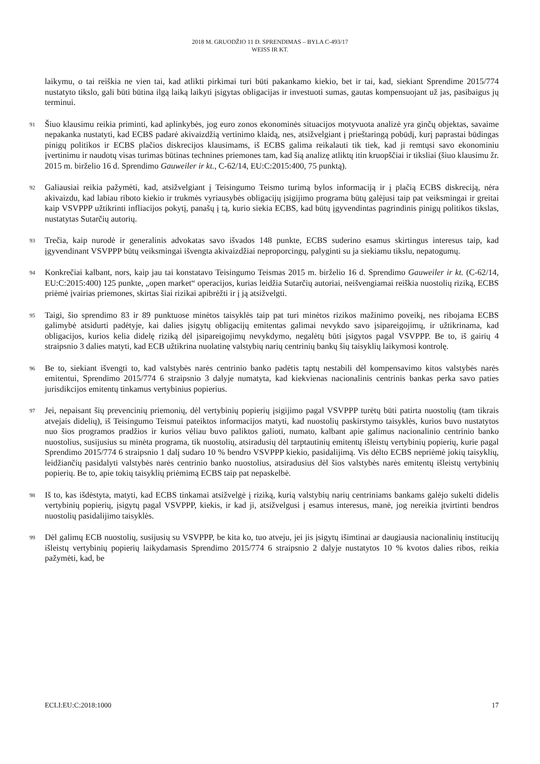2018 M. GRUODŽIO 11 D. SPRENDIMAS – BYLA C-493/17
WEISS IR KT.
laikymu, o tai reiškia ne vien tai, kad atlikti pirkimai turi būti pakankamo kiekio, bet ir tai, kad, siekiant Sprendime 2015/774 nustatyto tikslo, gali būti būtina ilgą laiką laikyti įsigytas obligacijas ir investuoti sumas, gautas kompensuojant už jas, pasibaigus jų terminui.
91
Šiuo klausimu reikia priminti, kad aplinkybės, jog euro zonos ekonominės situacijos motyvuota analizė yra ginčų objektas, savaime nepakanka nustatyti, kad ECBS padarė akivaizdžią vertinimo klaidą, nes, atsižvelgiant į prieštaringą pobūdį, kurį paprastai būdingas pinigų politikos ir ECBS plačios diskrecijos klausimams, iš ECBS galima reikalauti tik tiek, kad ji remtųsi savo ekonominiu įvertinimu ir naudotų visas turimas būtinas technines priemones tam, kad šią analizę atliktų itin kruopščiai ir tiksliai (šiuo klausimu žr. 2015 m. birželio 16 d. Sprendimo Gauweiler ir kt., C-62/14, EU:C:2015:400, 75 punktą).
92
Galiausiai reikia pažymėti, kad, atsižvelgiant į Teisingumo Teismo turimą bylos informaciją ir į plačią ECBS diskreciją, nėra akivaizdu, kad labiau riboto kiekio ir trukmės vyriausybės obligacijų įsigijimo programa būtų galėjusi taip pat veiksmingai ir greitai kaip VSVPPP užtikrinti infliacijos pokytį, panašų į tą, kurio siekia ECBS, kad būtų įgyvendintas pagrindinis pinigų politikos tikslas, nustatytas Sutarčių autorių.
93
Trečia, kaip nurodė ir generalinis advokatas savo išvados 148 punkte, ECBS suderino esamus skirtingus interesus taip, kad įgyvendinant VSVPPP būtų veiksmingai išvengta akivaizdžiai neproporcingų, palyginti su ja siekiamu tikslu, nepatogumų.
94
Konkrečiai kalbant, nors, kaip jau tai konstatavo Teisingumo Teismas 2015 m. birželio 16 d. Sprendimo Gauweiler ir kt. (C-62/14, EU:C:2015:400) 125 punkte, „open market“ operacijos, kurias leidžia Sutarčių autoriai, neišvengiamai reiškia nuostolių riziką, ECBS priėmė įvairias priemones, skirtas šiai rizikai apibrėžti ir į ją atsižvelgti.
95
Taigi, šio sprendimo 83 ir 89 punktuose minėtos taisyklės taip pat turi minėtos rizikos mažinimo poveikį, nes ribojama ECBS galimybė atsidurti padėtyje, kai dalies įsigytų obligacijų emitentas galimai nevykdo savo įsipareigojimų, ir užtikrinama, kad obligacijos, kurios kelia didelę riziką dėl įsipareigojimų nevykdymo, negalėtų būti įsigytos pagal VSVPPP. Be to, iš gairių 4 straipsnio 3 dalies matyti, kad ECB užtikrina nuolatinę valstybių narių centrinių bankų šių taisyklių laikymosi kontrolę.
96
Be to, siekiant išvengti to, kad valstybės narės centrinio banko padėtis taptų nestabili dėl kompensavimo kitos valstybės narės emitentui, Sprendimo 2015/774 6 straipsnio 3 dalyje numatyta, kad kiekvienas nacionalinis centrinis bankas perka savo paties jurisdikcijos emitentų tinkamus vertybinius popierius.
97
Jei, nepaisant šių prevencinių priemonių, dėl vertybinių popierių įsigijimo pagal VSVPPP turėtų būti patirta nuostolių (tam tikrais atvejais didelių), iš Teisingumo Teismui pateiktos informacijos matyti, kad nuostolių paskirstymo taisyklės, kurios buvo nustatytos nuo šios programos pradžios ir kurios vėliau buvo paliktos galioti, numato, kalbant apie galimus nacionalinio centrinio banko nuostolius, susijusius su minėta programa, tik nuostolių, atsiradusių dėl tarptautinių emitentų išleistų vertybinių popierių, kurie pagal Sprendimo 2015/774 6 straipsnio 1 dalį sudaro 10 % bendro VSVPPP kiekio, pasidalijimą. Vis dėlto ECBS nepriėmė jokių taisyklių, leidžiančių pasidalyti valstybės narės centrinio banko nuostolius, atsiradusius dėl šios valstybės narės emitentų išleistų vertybinių popierių. Be to, apie tokių taisyklių priėmimą ECBS taip pat nepaskelbė.
98
Iš to, kas išdėstyta, matyti, kad ECBS tinkamai atsižvelgė į riziką, kurią valstybių narių centriniams bankams galėjo sukelti didelis vertybinių popierių, įsigytų pagal VSVPPP, kiekis, ir kad ji, atsižvelgusi į esamus interesus, manė, jog nereikia įtvirtinti bendros nuostolių pasidalijimo taisyklės.
99
Dėl galimų ECB nuostolių, susijusių su VSVPPP, be kita ko, tuo atveju, jei jis įsigytų išimtinai ar daugiausia nacionalinių institucijų išleistų vertybinių popierių laikydamasis Sprendimo 2015/774 6 straipsnio 2 dalyje nustatytos 10 % kvotos dalies ribos, reikia pažymėti, kad, be
ECLI:EU:C:2018:1000 17